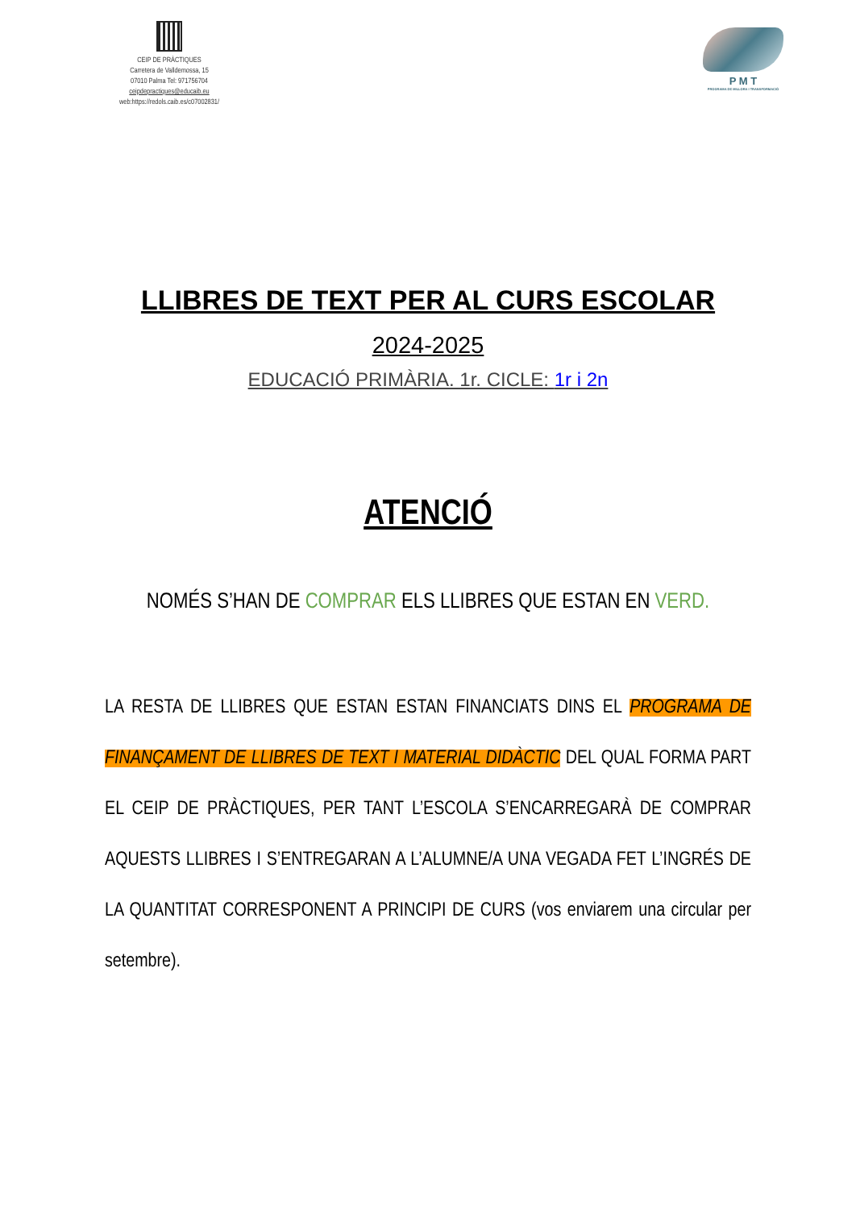CEIP DE PRÀCTIQUES
Carretera de Valldemossa, 15
07010 Palma Tel: 971756704
ceipdepractiques@educaib.eu
web:https://redols.caib.es/c07002831/
P M T
PROGRAMA DE MILLORA I TRANSFORMACIÓ
LLIBRES DE TEXT PER AL CURS ESCOLAR
2024-2025
EDUCACIÓ PRIMÀRIA. 1r. CICLE: 1r i 2n
ATENCIÓ
NOMÉS S’HAN DE COMPRAR ELS LLIBRES QUE ESTAN EN VERD.
LA RESTA DE LLIBRES QUE ESTAN ESTAN FINANCIATS DINS EL PROGRAMA DE FINANÇAMENT DE LLIBRES DE TEXT I MATERIAL DIDÀCTIC DEL QUAL FORMA PART EL CEIP DE PRÀCTIQUES, PER TANT L’ESCOLA S’ENCARREGARÀ DE COMPRAR AQUESTS LLIBRES I S’ENTREGARAN A L’ALUMNE/A UNA VEGADA FET L’INGRÉS DE LA QUANTITAT CORRESPONENT A PRINCIPI DE CURS (vos enviarem una circular per setembre).